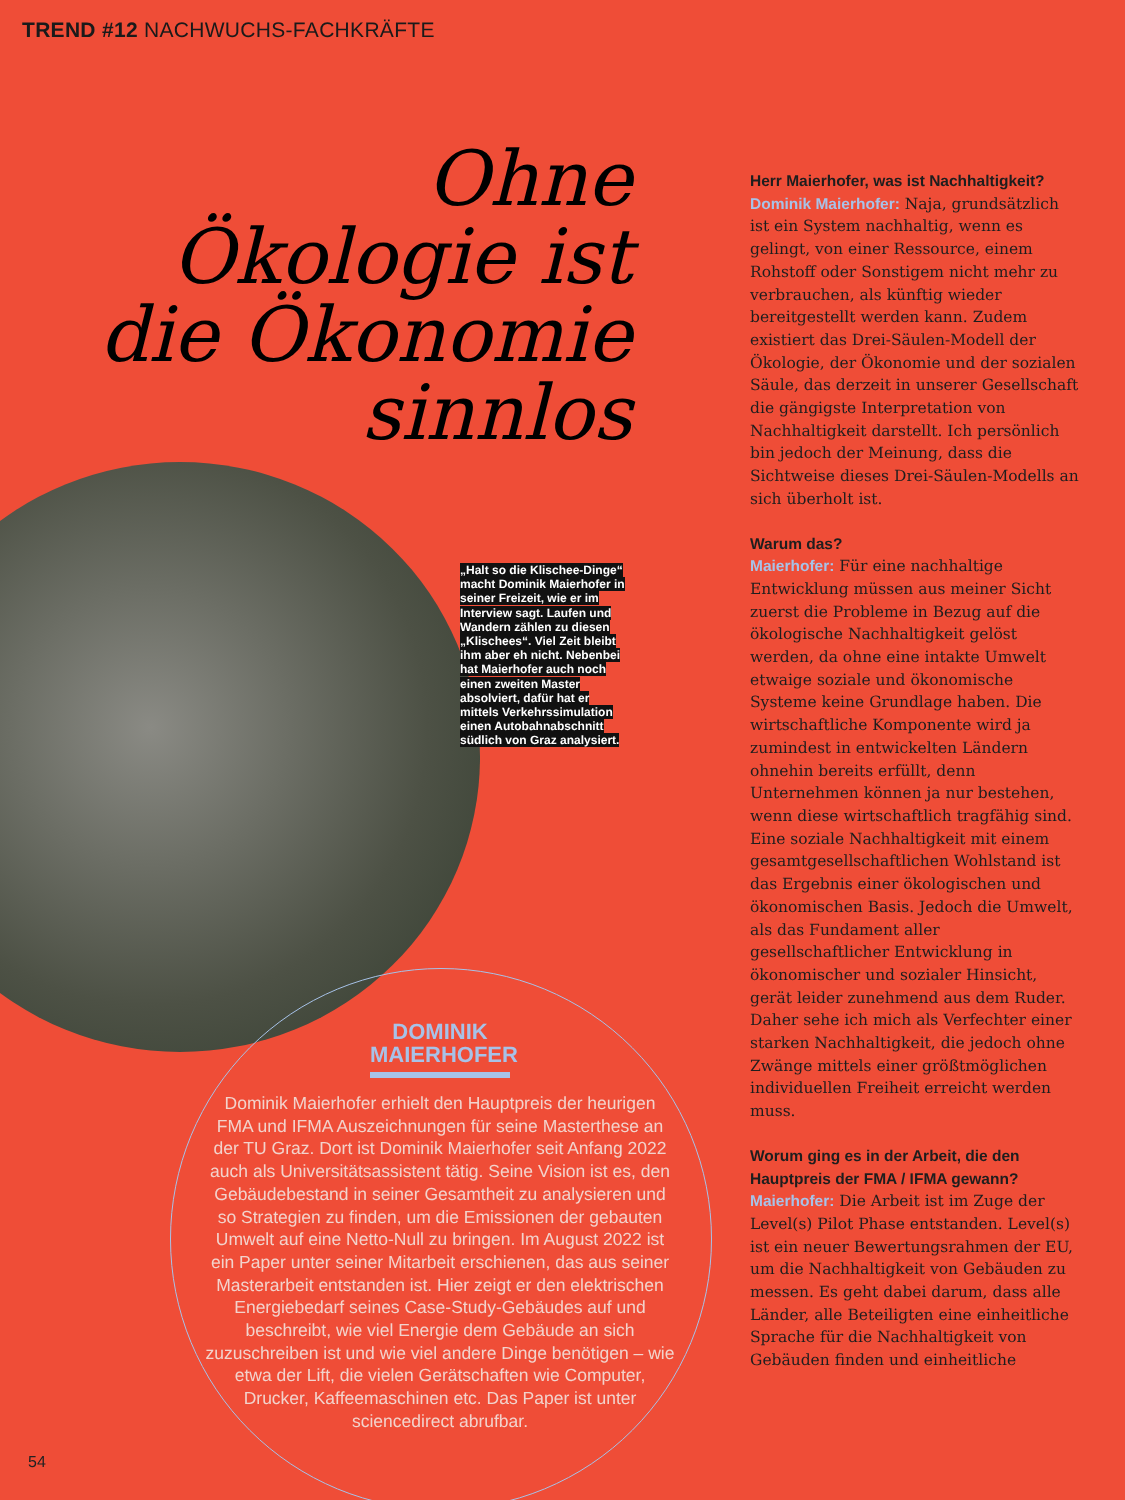TREND #12 NACHWUCHS-FACHKRÄFTE
Ohne
Ökologie ist
die Ökonomie
sinnlos
„Halt so die Klischee-Dinge“ macht Dominik Maierhofer in seiner Freizeit, wie er im Interview sagt. Laufen und Wandern zählen zu diesen „Klischees“. Viel Zeit bleibt ihm aber eh nicht. Nebenbei hat Maierhofer auch noch einen zweiten Master absolviert, dafür hat er mittels Verkehrssimulation einen Autobahnabschnitt südlich von Graz analysiert.
DOMINIK MAIERHOFER
Dominik Maierhofer erhielt den Hauptpreis der heurigen FMA und IFMA Auszeichnungen für seine Masterthese an der TU Graz. Dort ist Dominik Maierhofer seit Anfang 2022 auch als Universitätsassistent tätig. Seine Vision ist es, den Gebäudebestand in seiner Gesamtheit zu analysieren und so Strategien zu finden, um die Emissionen der gebauten Umwelt auf eine Netto-Null zu bringen. Im August 2022 ist ein Paper unter seiner Mitarbeit erschienen, das aus seiner Masterarbeit entstanden ist. Hier zeigt er den elektrischen Energiebedarf seines Case-Study-Gebäudes auf und beschreibt, wie viel Energie dem Gebäude an sich zuzuschreiben ist und wie viel andere Dinge benötigen – wie etwa der Lift, die vielen Gerätschaften wie Computer, Drucker, Kaffeemaschinen etc. Das Paper ist unter sciencedirect abrufbar.
Herr Maierhofer, was ist Nachhaltigkeit?
Dominik Maierhofer: Naja, grundsätzlich ist ein System nachhaltig, wenn es gelingt, von einer Ressource, einem Rohstoff oder Sonstigem nicht mehr zu verbrauchen, als künftig wieder bereitgestellt werden kann. Zudem existiert das Drei-Säulen-Modell der Ökologie, der Ökonomie und der sozialen Säule, das derzeit in unserer Gesellschaft die gängigste Interpretation von Nachhaltigkeit darstellt. Ich persönlich bin jedoch der Meinung, dass die Sichtweise dieses Drei-Säulen-Modells an sich überholt ist.
Warum das?
Maierhofer: Für eine nachhaltige Entwicklung müssen aus meiner Sicht zuerst die Probleme in Bezug auf die ökologische Nachhaltigkeit gelöst werden, da ohne eine intakte Umwelt etwaige soziale und ökonomische Systeme keine Grundlage haben. Die wirtschaftliche Komponente wird ja zumindest in entwickelten Ländern ohnehin bereits erfüllt, denn Unternehmen können ja nur bestehen, wenn diese wirtschaftlich tragfähig sind. Eine soziale Nachhaltigkeit mit einem gesamtgesellschaftlichen Wohlstand ist das Ergebnis einer ökologischen und ökonomischen Basis. Jedoch die Umwelt, als das Fundament aller gesellschaftlicher Entwicklung in ökonomischer und sozialer Hinsicht, gerät leider zunehmend aus dem Ruder. Daher sehe ich mich als Verfechter einer starken Nachhaltigkeit, die jedoch ohne Zwänge mittels einer größtmöglichen individuellen Freiheit erreicht werden muss.
Worum ging es in der Arbeit, die den Hauptpreis der FMA / IFMA gewann?
Maierhofer: Die Arbeit ist im Zuge der Level(s) Pilot Phase entstanden. Level(s) ist ein neuer Bewertungsrahmen der EU, um die Nachhaltigkeit von Gebäuden zu messen. Es geht dabei darum, dass alle Länder, alle Beteiligten eine einheitliche Sprache für die Nachhaltigkeit von Gebäuden finden und einheitliche
54